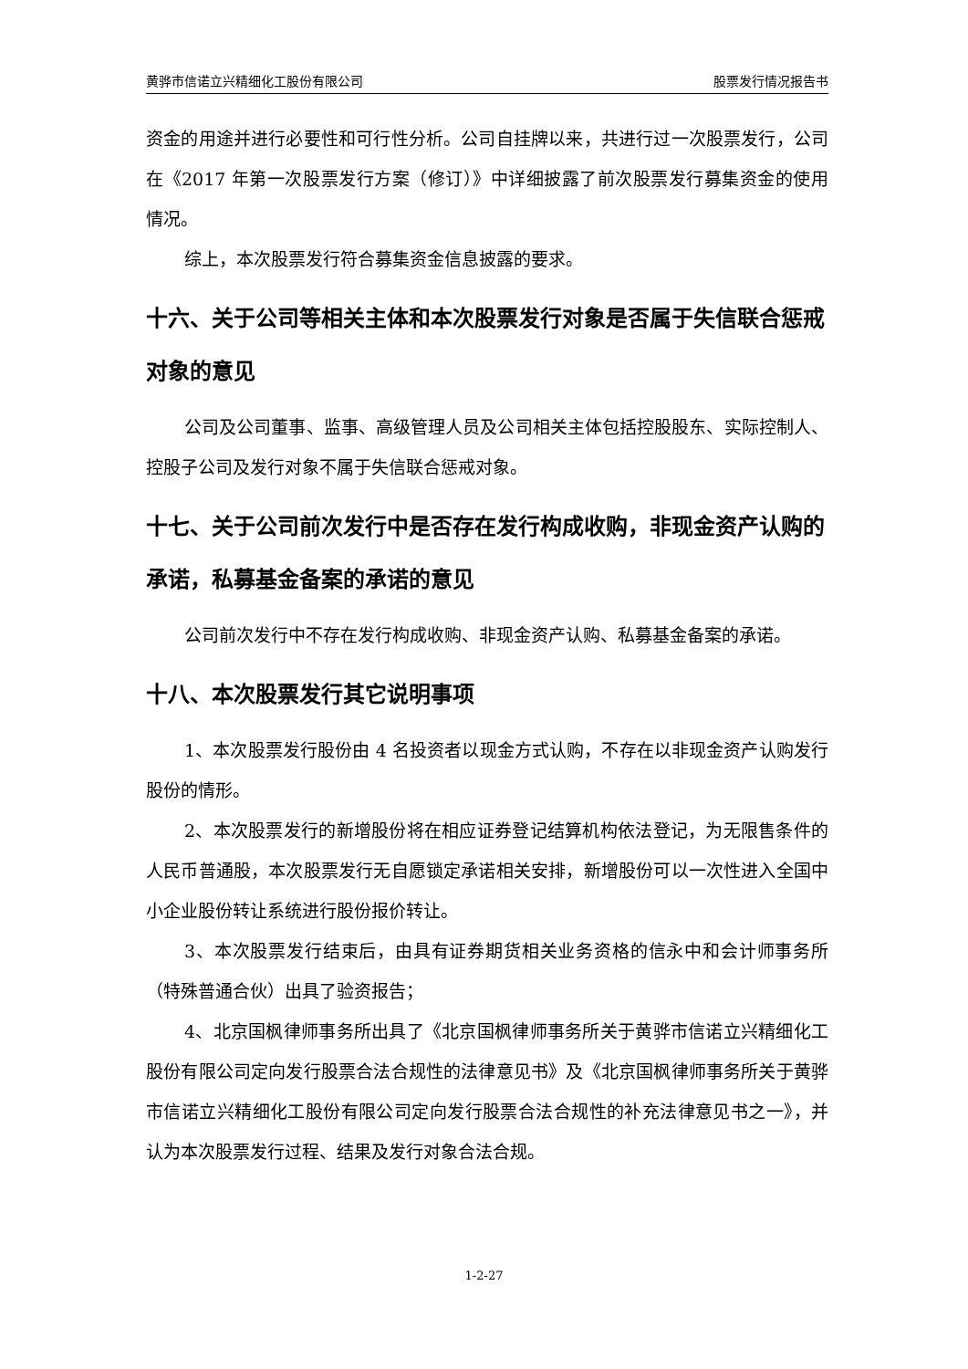黄骅市信诺立兴精细化工股份有限公司 股票发行情况报告书
资金的用途并进行必要性和可行性分析。公司自挂牌以来，共进行过一次股票发行，公司在《2017 年第一次股票发行方案（修订）》中详细披露了前次股票发行募集资金的使用情况。
综上，本次股票发行符合募集资金信息披露的要求。
十六、关于公司等相关主体和本次股票发行对象是否属于失信联合惩戒对象的意见
公司及公司董事、监事、高级管理人员及公司相关主体包括控股股东、实际控制人、控股子公司及发行对象不属于失信联合惩戒对象。
十七、关于公司前次发行中是否存在发行构成收购，非现金资产认购的承诺，私募基金备案的承诺的意见
公司前次发行中不存在发行构成收购、非现金资产认购、私募基金备案的承诺。
十八、本次股票发行其它说明事项
1、本次股票发行股份由 4 名投资者以现金方式认购，不存在以非现金资产认购发行股份的情形。
2、本次股票发行的新增股份将在相应证券登记结算机构依法登记，为无限售条件的人民币普通股，本次股票发行无自愿锁定承诺相关安排，新增股份可以一次性进入全国中小企业股份转让系统进行股份报价转让。
3、本次股票发行结束后，由具有证券期货相关业务资格的信永中和会计师事务所（特殊普通合伙）出具了验资报告；
4、北京国枫律师事务所出具了《北京国枫律师事务所关于黄骅市信诺立兴精细化工股份有限公司定向发行股票合法合规性的法律意见书》及《北京国枫律师事务所关于黄骅市信诺立兴精细化工股份有限公司定向发行股票合法合规性的补充法律意见书之一》，并认为本次股票发行过程、结果及发行对象合法合规。
1-2-27